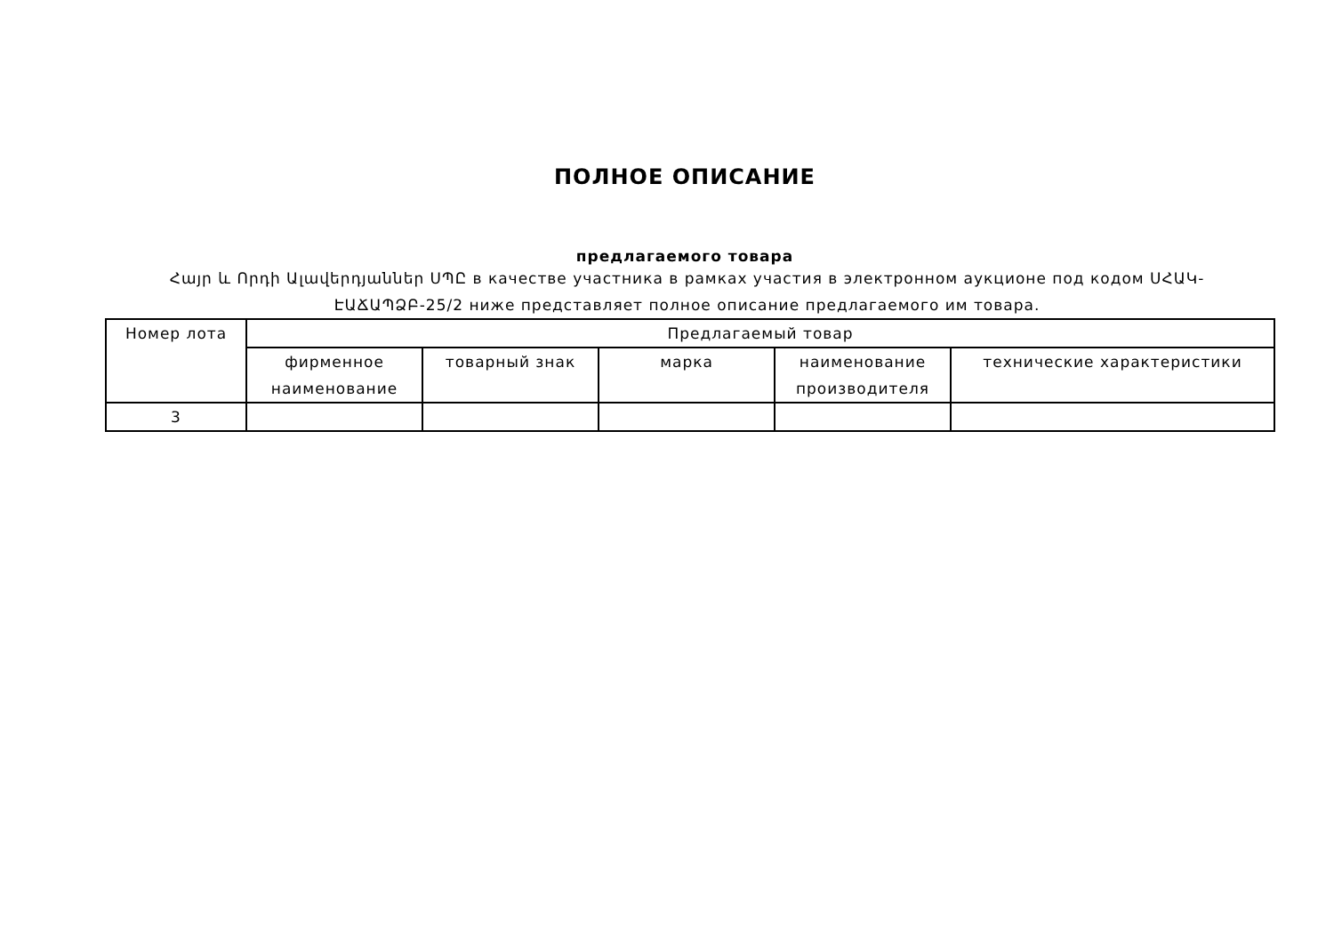ПОЛНОЕ ОПИСАНИЕ
предлагаемого товара
Հայր և Որդի Ալավերդյաններ ՍՊԸ в качестве участника в рамках участия в электронном аукционе под кодом ՍՀԱԿ-ԷԱՃԱՊՁԲ-25/2 ниже представляет полное описание предлагаемого им товара.
| Номер лота | Предлагаемый товар | | | | |
| --- | --- | --- | --- | --- | --- |
| | фирменное наименование | товарный знак | марка | наименование производителя | технические характеристики |
| 3 | | | | | |